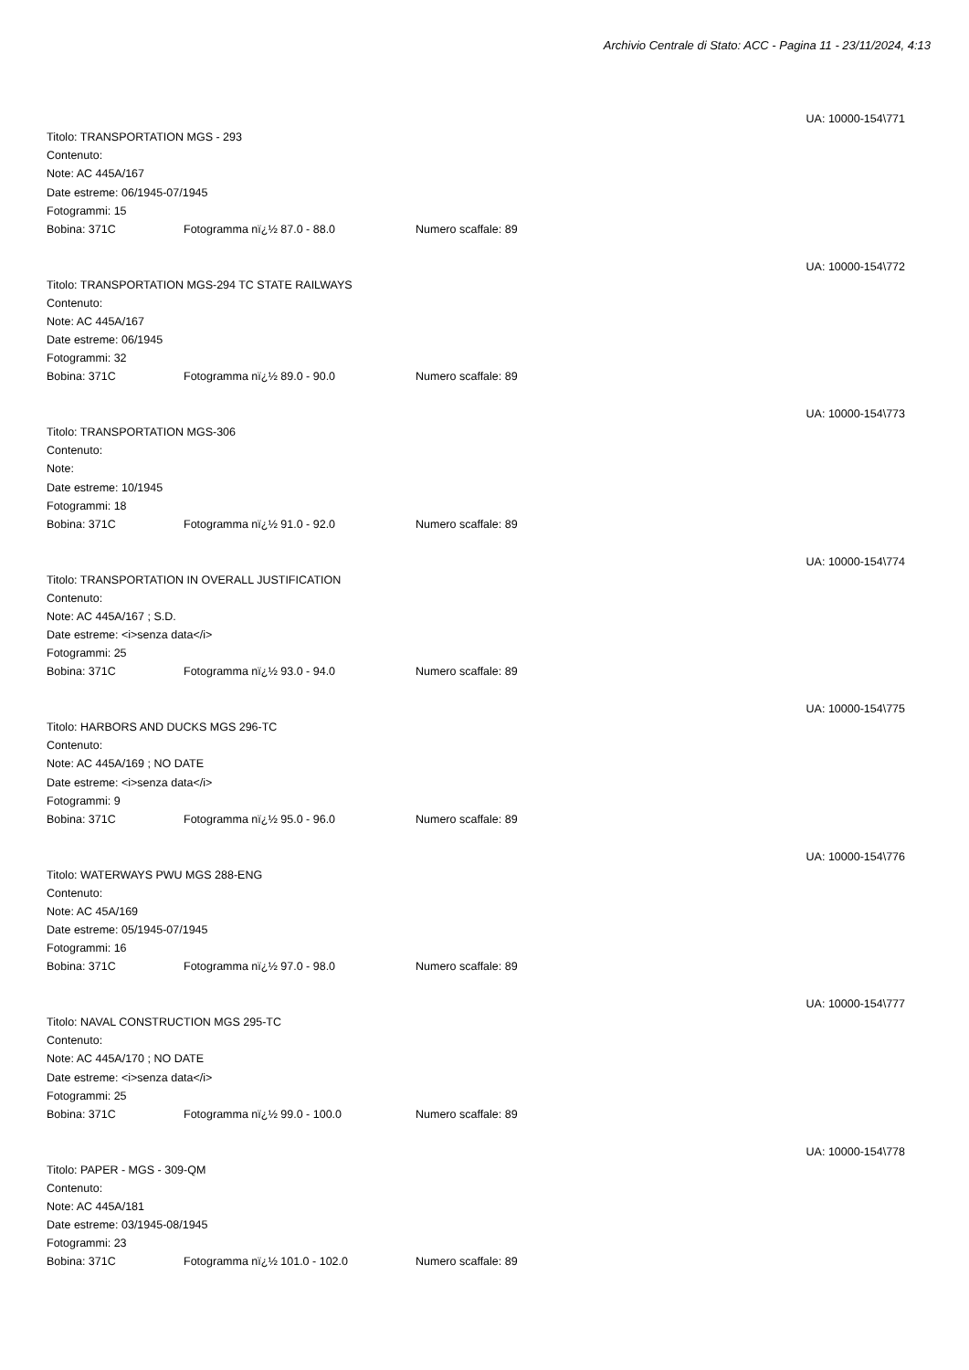Archivio Centrale di Stato: ACC - Pagina 11 - 23/11/2024, 4:13
UA: 10000-154\771
Titolo: TRANSPORTATION MGS - 293
Contenuto:
Note: AC 445A/167
Date estreme: 06/1945-07/1945
Fotogrammi: 15
Bobina: 371C Fotogramma nï¿½ 87.0 - 88.0 Numero scaffale: 89
UA: 10000-154\772
Titolo: TRANSPORTATION MGS-294 TC STATE RAILWAYS
Contenuto:
Note: AC 445A/167
Date estreme: 06/1945
Fotogrammi: 32
Bobina: 371C Fotogramma nï¿½ 89.0 - 90.0 Numero scaffale: 89
UA: 10000-154\773
Titolo: TRANSPORTATION MGS-306
Contenuto:
Note:
Date estreme: 10/1945
Fotogrammi: 18
Bobina: 371C Fotogramma nï¿½ 91.0 - 92.0 Numero scaffale: 89
UA: 10000-154\774
Titolo: TRANSPORTATION IN OVERALL JUSTIFICATION
Contenuto:
Note: AC 445A/167 ; S.D.
Date estreme: <i>senza data</i>
Fotogrammi: 25
Bobina: 371C Fotogramma nï¿½ 93.0 - 94.0 Numero scaffale: 89
UA: 10000-154\775
Titolo: HARBORS AND DUCKS MGS 296-TC
Contenuto:
Note: AC 445A/169 ; NO DATE
Date estreme: <i>senza data</i>
Fotogrammi: 9
Bobina: 371C Fotogramma nï¿½ 95.0 - 96.0 Numero scaffale: 89
UA: 10000-154\776
Titolo: WATERWAYS PWU MGS 288-ENG
Contenuto:
Note: AC 45A/169
Date estreme: 05/1945-07/1945
Fotogrammi: 16
Bobina: 371C Fotogramma nï¿½ 97.0 - 98.0 Numero scaffale: 89
UA: 10000-154\777
Titolo: NAVAL CONSTRUCTION MGS 295-TC
Contenuto:
Note: AC 445A/170 ; NO DATE
Date estreme: <i>senza data</i>
Fotogrammi: 25
Bobina: 371C Fotogramma nï¿½ 99.0 - 100.0 Numero scaffale: 89
UA: 10000-154\778
Titolo: PAPER - MGS - 309-QM
Contenuto:
Note: AC 445A/181
Date estreme: 03/1945-08/1945
Fotogrammi: 23
Bobina: 371C Fotogramma nï¿½ 101.0 - 102.0 Numero scaffale: 89